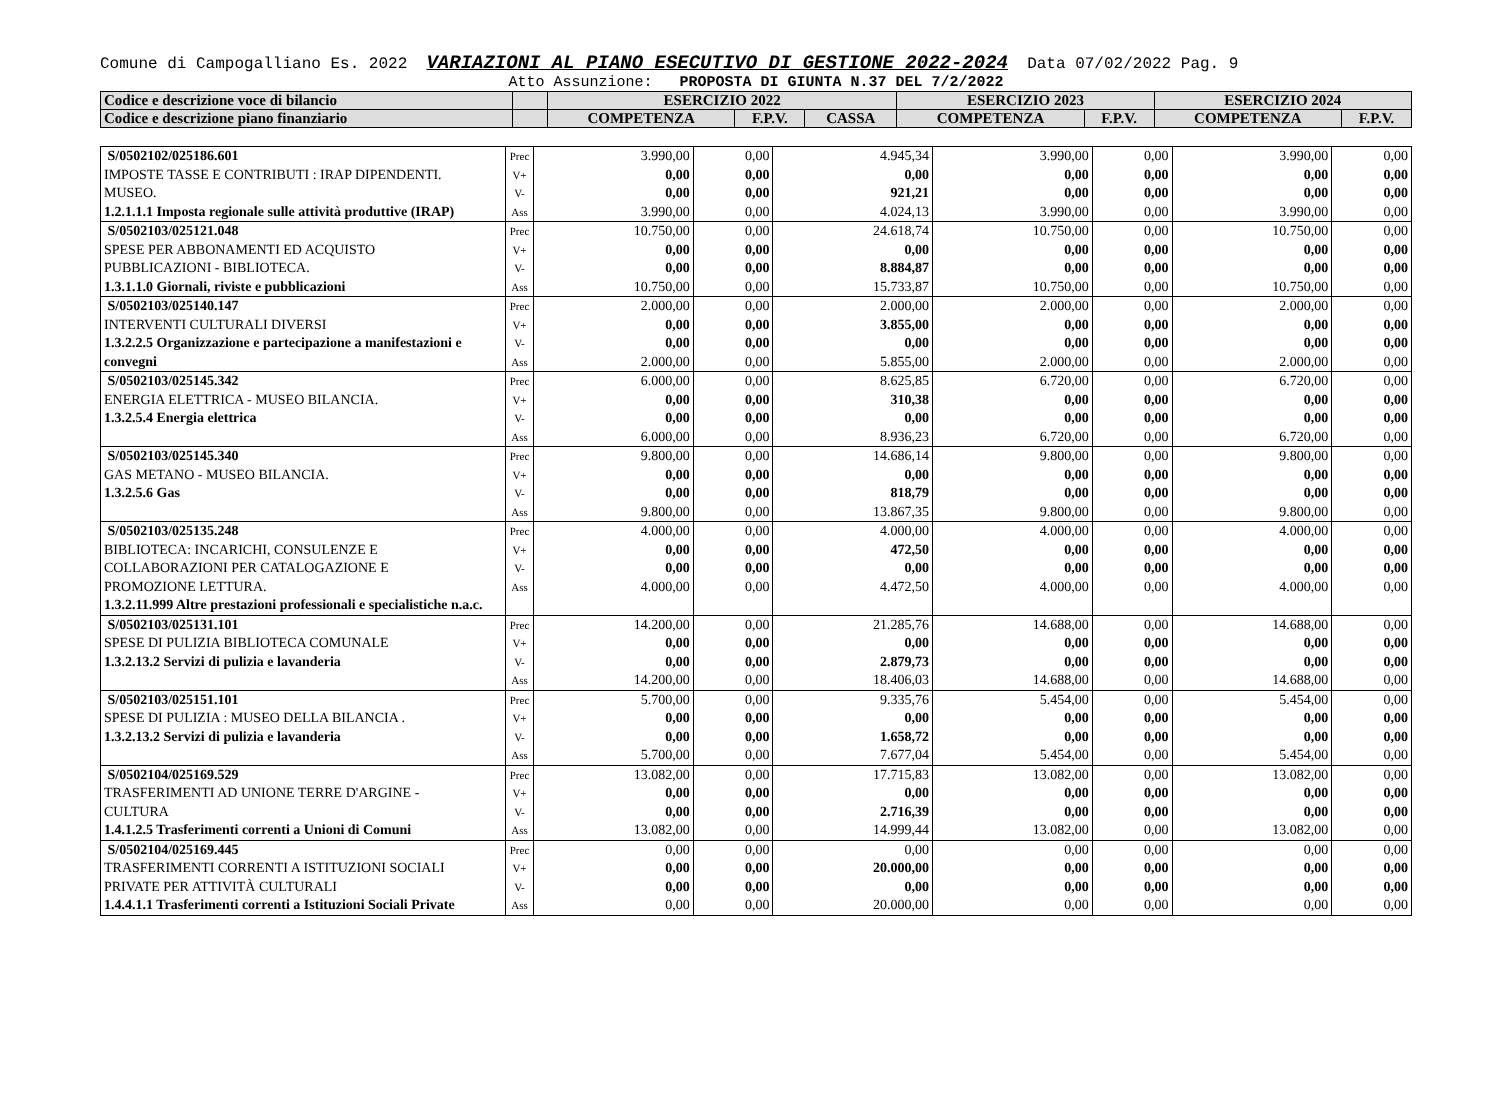Comune di Campogalliano Es. 2022 VARIAZIONI AL PIANO ESECUTIVO DI GESTIONE 2022-2024 Data 07/02/2022 Pag. 9
Atto Assunzione: PROPOSTA DI GIUNTA N.37 DEL 7/2/2022
| Codice e descrizione voce di bilancio | | ESERCIZIO 2022 | | | ESERCIZIO 2023 | | ESERCIZIO 2024 | |
| Codice e descrizione piano finanziario | | COMPETENZA | F.P.V. | CASSA | COMPETENZA | F.P.V. | COMPETENZA | F.P.V. |
| S/0502102/025186.601 IMPOSTE TASSE E CONTRIBUTI : IRAP DIPENDENTI. MUSEO. 1.2.1.1.1 Imposta regionale sulle attività produttive (IRAP) | Prec V+ V- Ass | 3.990,00 0,00 0,00 3.990,00 | 0,00 0,00 0,00 0,00 | 4.945,34 0,00 921,21 4.024,13 | 3.990,00 0,00 0,00 3.990,00 | 0,00 0,00 0,00 0,00 | 3.990,00 0,00 0,00 3.990,00 | 0,00 0,00 0,00 0,00 |
| S/0502103/025121.048 SPESE PER ABBONAMENTI ED ACQUISTO PUBBLICAZIONI - BIBLIOTECA. 1.3.1.1.0 Giornali, riviste e pubblicazioni | Prec V+ V- Ass | 10.750,00 0,00 0,00 10.750,00 | 0,00 0,00 0,00 0,00 | 24.618,74 0,00 8.884,87 15.733,87 | 10.750,00 0,00 0,00 10.750,00 | 0,00 0,00 0,00 0,00 | 10.750,00 0,00 0,00 10.750,00 | 0,00 0,00 0,00 0,00 |
| S/0502103/025140.147 INTERVENTI CULTURALI DIVERSI 1.3.2.2.5 Organizzazione e partecipazione a manifestazioni e convegni | Prec V+ V- Ass | 2.000,00 0,00 0,00 2.000,00 | 0,00 0,00 0,00 0,00 | 2.000,00 3.855,00 0,00 5.855,00 | 2.000,00 0,00 0,00 2.000,00 | 0,00 0,00 0,00 0,00 | 2.000,00 0,00 0,00 2.000,00 | 0,00 0,00 0,00 0,00 |
| S/0502103/025145.342 ENERGIA ELETTRICA - MUSEO BILANCIA. 1.3.2.5.4 Energia elettrica | Prec V+ V- Ass | 6.000,00 0,00 0,00 6.000,00 | 0,00 0,00 0,00 0,00 | 8.625,85 310,38 0,00 8.936,23 | 6.720,00 0,00 0,00 6.720,00 | 0,00 0,00 0,00 0,00 | 6.720,00 0,00 0,00 6.720,00 | 0,00 0,00 0,00 0,00 |
| S/0502103/025145.340 GAS METANO - MUSEO BILANCIA. 1.3.2.5.6 Gas | Prec V+ V- Ass | 9.800,00 0,00 0,00 9.800,00 | 0,00 0,00 0,00 0,00 | 14.686,14 0,00 818,79 13.867,35 | 9.800,00 0,00 0,00 9.800,00 | 0,00 0,00 0,00 0,00 | 9.800,00 0,00 0,00 9.800,00 | 0,00 0,00 0,00 0,00 |
| S/0502103/025135.248 BIBLIOTECA: INCARICHI, CONSULENZE E COLLABORAZIONI PER CATALOGAZIONE E PROMOZIONE LETTURA. 1.3.2.11.999 Altre prestazioni professionali e specialistiche n.a.c. | Prec V+ V- Ass | 4.000,00 0,00 0,00 4.000,00 | 0,00 0,00 0,00 0,00 | 4.000,00 472,50 0,00 4.472,50 | 4.000,00 0,00 0,00 4.000,00 | 0,00 0,00 0,00 0,00 | 4.000,00 0,00 0,00 4.000,00 | 0,00 0,00 0,00 0,00 |
| S/0502103/025131.101 SPESE DI PULIZIA BIBLIOTECA COMUNALE 1.3.2.13.2 Servizi di pulizia e lavanderia | Prec V+ V- Ass | 14.200,00 0,00 0,00 14.200,00 | 0,00 0,00 0,00 0,00 | 21.285,76 0,00 2.879,73 18.406,03 | 14.688,00 0,00 0,00 14.688,00 | 0,00 0,00 0,00 0,00 | 14.688,00 0,00 0,00 14.688,00 | 0,00 0,00 0,00 0,00 |
| S/0502103/025151.101 SPESE DI PULIZIA : MUSEO DELLA BILANCIA . 1.3.2.13.2 Servizi di pulizia e lavanderia | Prec V+ V- Ass | 5.700,00 0,00 0,00 5.700,00 | 0,00 0,00 0,00 0,00 | 9.335,76 0,00 1.658,72 7.677,04 | 5.454,00 0,00 0,00 5.454,00 | 0,00 0,00 0,00 0,00 | 5.454,00 0,00 0,00 5.454,00 | 0,00 0,00 0,00 0,00 |
| S/0502104/025169.529 TRASFERIMENTI AD UNIONE TERRE D'ARGINE - CULTURA 1.4.1.2.5 Trasferimenti correnti a Unioni di Comuni | Prec V+ V- Ass | 13.082,00 0,00 0,00 13.082,00 | 0,00 0,00 0,00 0,00 | 17.715,83 0,00 2.716,39 14.999,44 | 13.082,00 0,00 0,00 13.082,00 | 0,00 0,00 0,00 0,00 | 13.082,00 0,00 0,00 13.082,00 | 0,00 0,00 0,00 0,00 |
| S/0502104/025169.445 TRASFERIMENTI CORRENTI A ISTITUZIONI SOCIALI PRIVATE PER ATTIVITÀ CULTURALI 1.4.4.1.1 Trasferimenti correnti a Istituzioni Sociali Private | Prec V+ V- Ass | 0,00 0,00 0,00 0,00 | 0,00 0,00 0,00 0,00 | 0,00 20.000,00 0,00 20.000,00 | 0,00 0,00 0,00 0,00 | 0,00 0,00 0,00 0,00 | 0,00 0,00 0,00 0,00 | 0,00 0,00 0,00 0,00 |